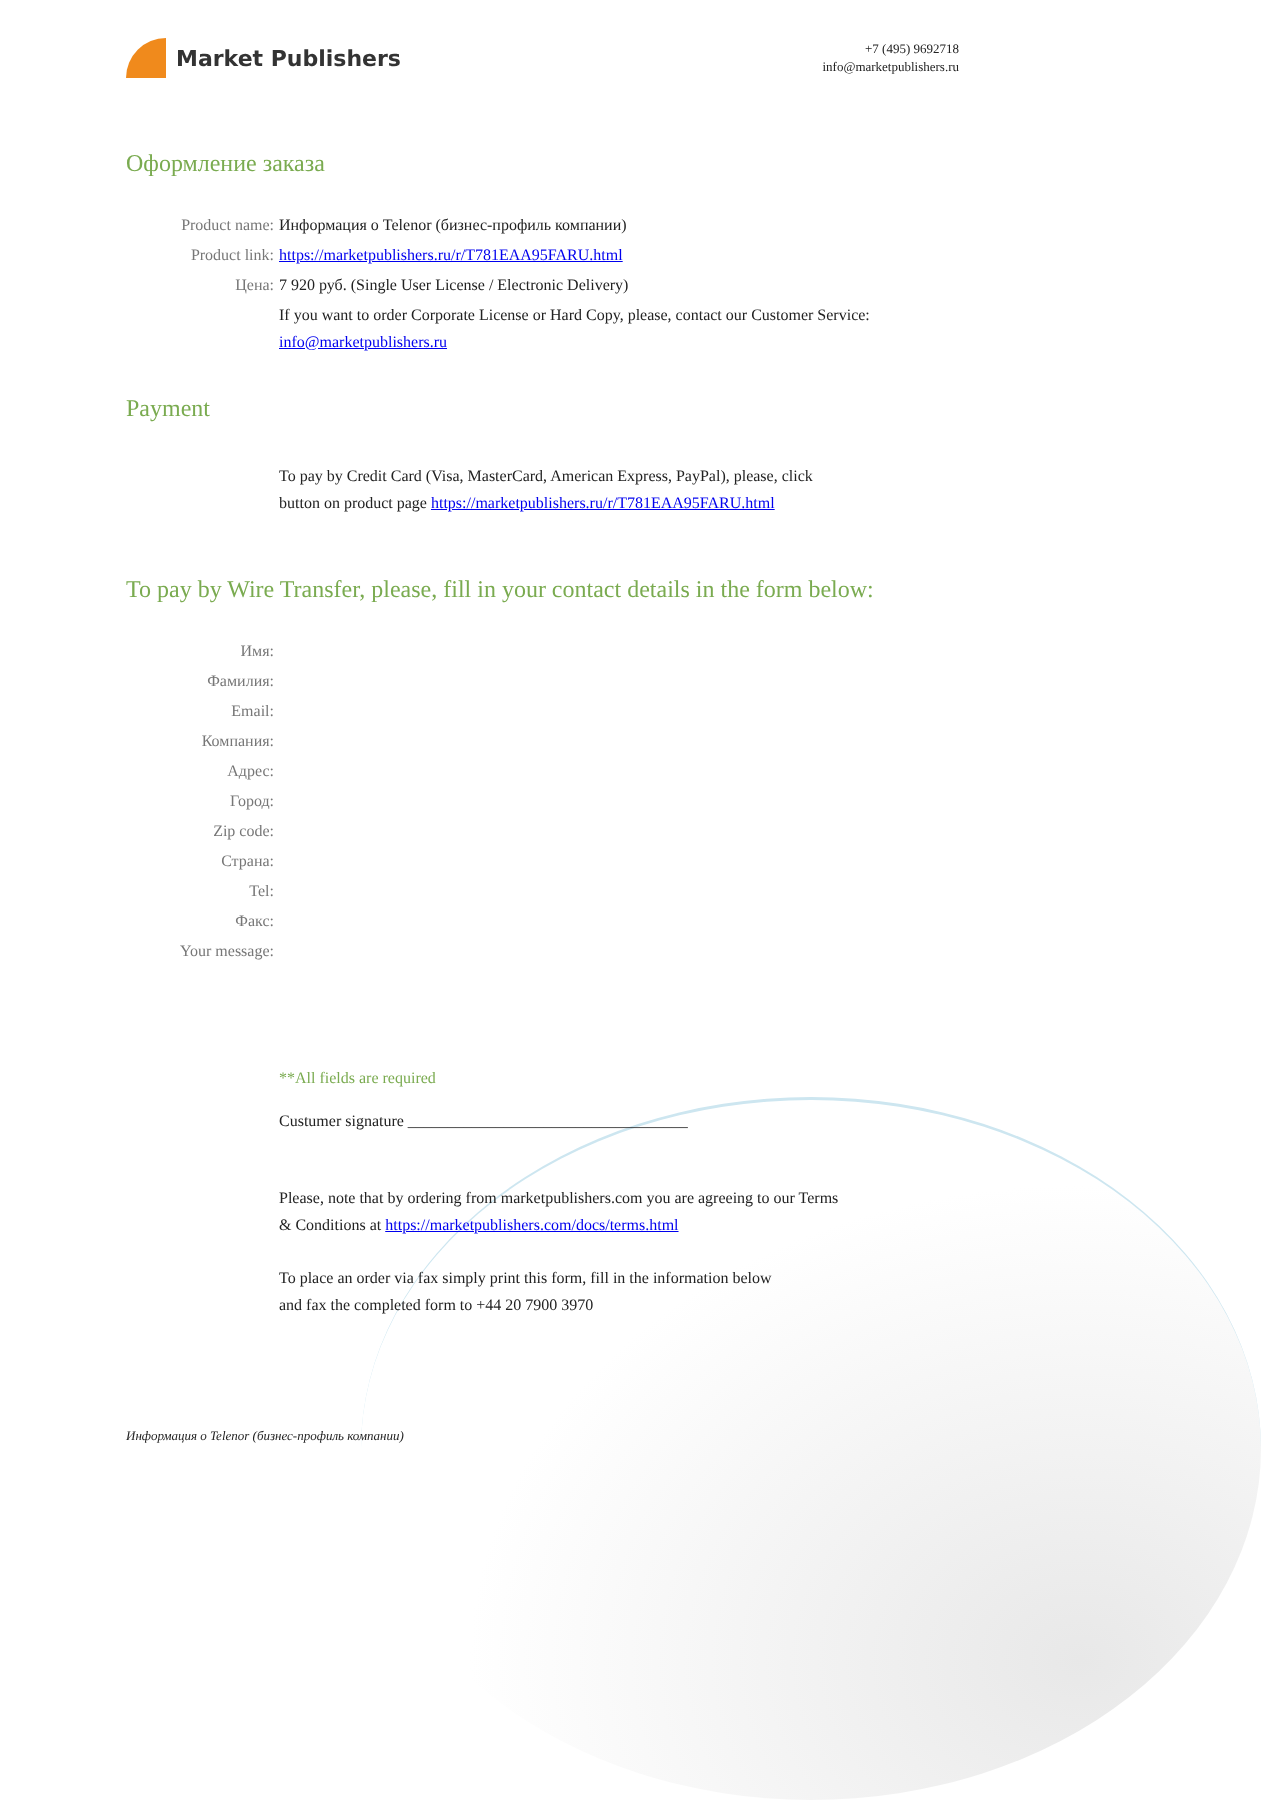Market Publishers
+7 (495) 9692718
info@marketpublishers.ru
Оформление заказа
Product name: Информация о Telenor (бизнес-профиль компании)
Product link: https://marketpublishers.ru/r/T781EAA95FARU.html
Цена: 7 920 руб. (Single User License / Electronic Delivery)
If you want to order Corporate License or Hard Copy, please, contact our Customer Service:
info@marketpublishers.ru
Payment
To pay by Credit Card (Visa, MasterCard, American Express, PayPal), please, click
button on product page https://marketpublishers.ru/r/T781EAA95FARU.html
To pay by Wire Transfer, please, fill in your contact details in the form below:
Имя:
Фамилия:
Email:
Компания:
Адрес:
Город:
Zip code:
Страна:
Tel:
Факс:
Your message:
**All fields are required
Custumer signature ___________________________________
Please, note that by ordering from marketpublishers.com you are agreeing to our Terms
& Conditions at https://marketpublishers.com/docs/terms.html
To place an order via fax simply print this form, fill in the information below
and fax the completed form to +44 20 7900 3970
Информация о Telenor (бизнес-профиль компании)